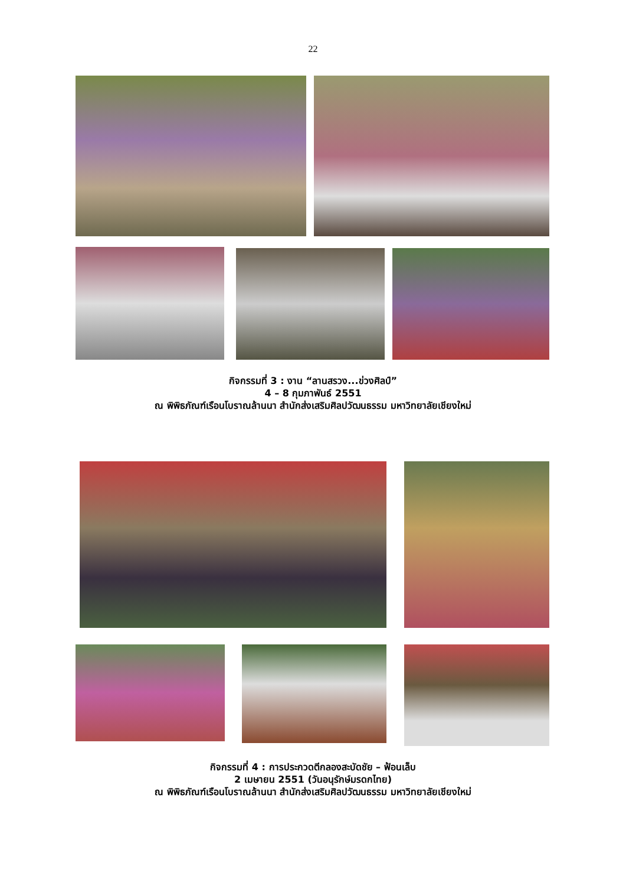22
กิจกรรมที่ 3 : งาน “ลานสรวง...ข่วงศิลป์”
4 – 8 กุมภาพันธ์ 2551
ณ พิพิธภัณฑ์เรือนโบราณล้านนา สำนักส่งเสริมศิลปวัฒนธรรม มหาวิทยาลัยเชียงใหม่
กิจกรรมที่ 4 : การประกวดตีกลองสะบัดชัย – ฟ้อนเล็บ
2 เมษายน 2551 (วันอนุรักษ์มรดกไทย)
ณ พิพิธภัณฑ์เรือนโบราณล้านนา สำนักส่งเสริมศิลปวัฒนธรรม มหาวิทยาลัยเชียงใหม่